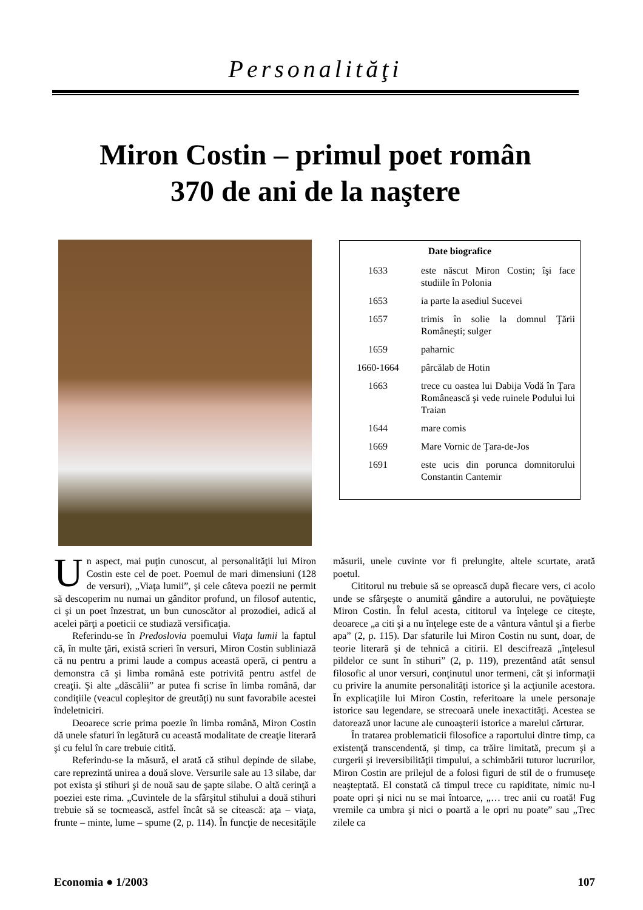Personalităţi
Miron Costin – primul poet român
370 de ani de la naştere
| Date biografice | |
| --- | --- |
| 1633 | este născut Miron Costin; îşi face studiile în Polonia |
| 1653 | ia parte la asediul Sucevei |
| 1657 | trimis în solie la domnul Ţării Româneşti; sulger |
| 1659 | paharnic |
| 1660-1664 | pârcălab de Hotin |
| 1663 | trece cu oastea lui Dabija Vodă în Ţara Românească şi vede ruinele Podului lui Traian |
| 1644 | mare comis |
| 1669 | Mare Vornic de Ţara-de-Jos |
| 1691 | este ucis din porunca domnitorului Constantin Cantemir |
Un aspect, mai puţin cunoscut, al personalităţii lui Miron Costin este cel de poet. Poemul de mari dimensiuni (128 de versuri), „Viaţa lumii”, şi cele câteva poezii ne permit să descoperim nu numai un gânditor profund, un filosof autentic, ci şi un poet înzestrat, un bun cunoscător al prozodiei, adică al acelei părţi a poeticii ce studiază versificaţia.
Referindu-se în Predoslovia poemului Viaţa lumii la faptul că, în multe ţări, există scrieri în versuri, Miron Costin subliniază că nu pentru a primi laude a compus această operă, ci pentru a demonstra că şi limba română este potrivită pentru astfel de creaţii. Şi alte „dăscălii” ar putea fi scrise în limba română, dar condiţiile (veacul copleşitor de greutăţi) nu sunt favorabile acestei îndeletniciri.
Deoarece scrie prima poezie în limba română, Miron Costin dă unele sfaturi în legătură cu această modalitate de creaţie literară şi cu felul în care trebuie citită.
Referindu-se la măsură, el arată că stihul depinde de silabe, care reprezintă unirea a două slove. Versurile sale au 13 silabe, dar pot exista şi stihuri şi de nouă sau de şapte silabe. O altă cerinţă a poeziei este rima. „Cuvintele de la sfârşitul stihului a două stihuri trebuie să se tocmească, astfel încât să se citească: aţa – viaţa, frunte – minte, lume – spume (2, p. 114). În funcţie de necesităţile măsurii, unele cuvinte vor fi prelungite, altele scurtate, arată poetul.
Cititorul nu trebuie să se oprească după fiecare vers, ci acolo unde se sfârşeşte o anumită gândire a autorului, ne povăţuieşte Miron Costin. În felul acesta, cititorul va înţelege ce citeşte, deoarece „a citi şi a nu înţelege este de a vântura vântul şi a fierbe apa” (2, p. 115). Dar sfaturile lui Miron Costin nu sunt, doar, de teorie literară şi de tehnică a citirii. El descifrează „înţelesul pildelor ce sunt în stihuri” (2, p. 119), prezentând atât sensul filosofic al unor versuri, conţinutul unor termeni, cât şi informaţii cu privire la anumite personalităţi istorice şi la acţiunile acestora. În explicaţiile lui Miron Costin, referitoare la unele personaje istorice sau legendare, se strecoară unele inexactităţi. Acestea se datorează unor lacune ale cunoaşterii istorice a marelui cărturar.
În tratarea problematicii filosofice a raportului dintre timp, ca existenţă transcendentă, şi timp, ca trăire limitată, precum şi a curgerii şi ireversibilităţii timpului, a schimbării tuturor lucrurilor, Miron Costin are prilejul de a folosi figuri de stil de o frumuseţe neaşteptată. El constată că timpul trece cu rapiditate, nimic nu-l poate opri şi nici nu se mai întoarce, „… trec anii cu roată! Fug vremile ca umbra şi nici o poartă a le opri nu poate” sau „Trec zilele ca
Economia ● 1/2003 107